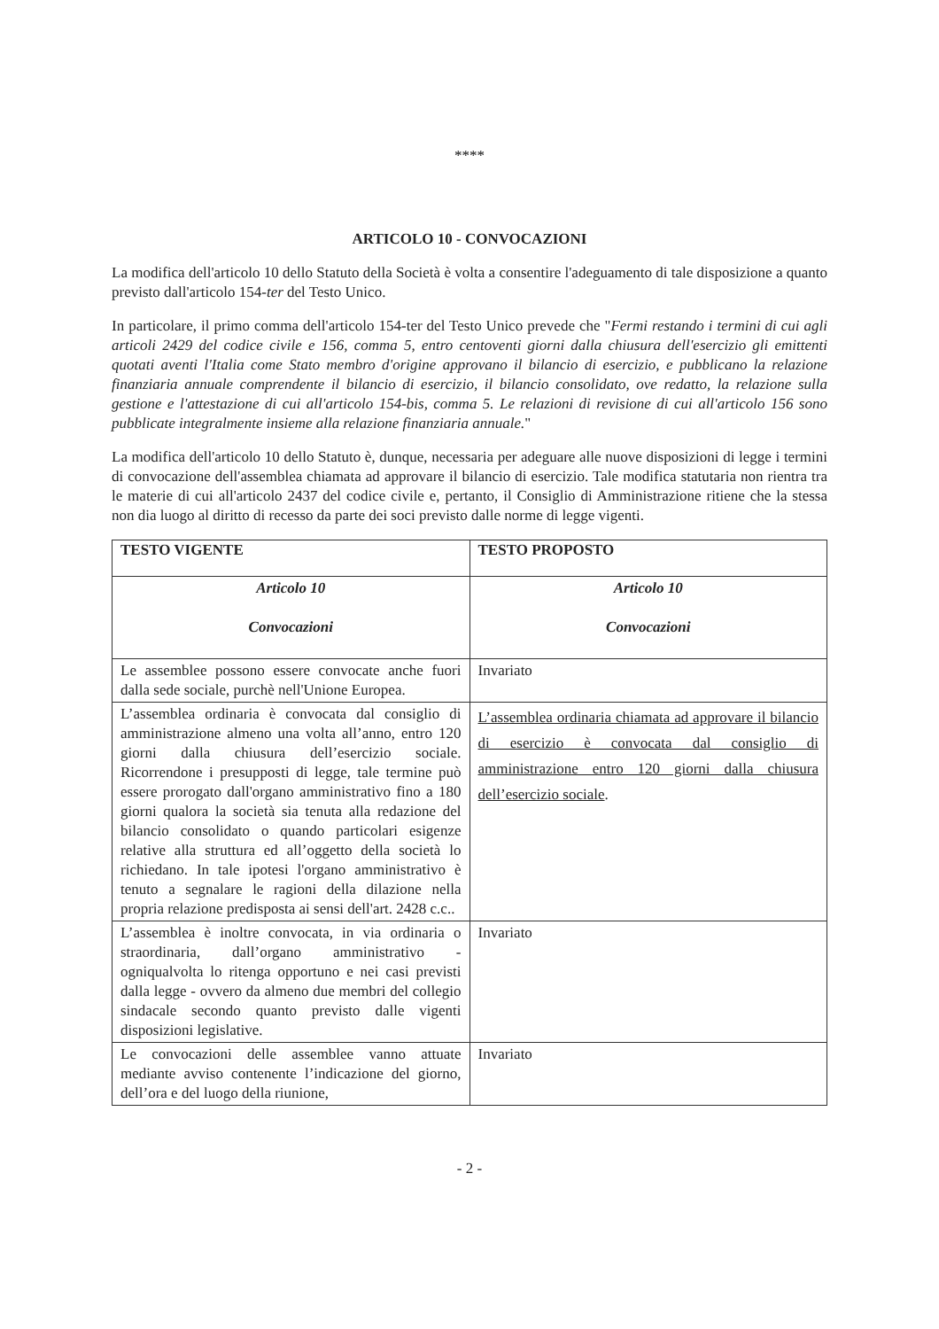****
ARTICOLO 10 - CONVOCAZIONI
La modifica dell'articolo 10 dello Statuto della Società è volta a consentire l'adeguamento di tale disposizione a quanto previsto dall'articolo 154-ter del Testo Unico.
In particolare, il primo comma dell'articolo 154-ter del Testo Unico prevede che "Fermi restando i termini di cui agli articoli 2429 del codice civile e 156, comma 5, entro centoventi giorni dalla chiusura dell'esercizio gli emittenti quotati aventi l'Italia come Stato membro d'origine approvano il bilancio di esercizio, e pubblicano la relazione finanziaria annuale comprendente il bilancio di esercizio, il bilancio consolidato, ove redatto, la relazione sulla gestione e l'attestazione di cui all'articolo 154-bis, comma 5. Le relazioni di revisione di cui all'articolo 156 sono pubblicate integralmente insieme alla relazione finanziaria annuale."
La modifica dell'articolo 10 dello Statuto è, dunque, necessaria per adeguare alle nuove disposizioni di legge i termini di convocazione dell'assemblea chiamata ad approvare il bilancio di esercizio. Tale modifica statutaria non rientra tra le materie di cui all'articolo 2437 del codice civile e, pertanto, il Consiglio di Amministrazione ritiene che la stessa non dia luogo al diritto di recesso da parte dei soci previsto dalle norme di legge vigenti.
| TESTO VIGENTE | TESTO PROPOSTO |
| --- | --- |
| Articolo 10 Convocazioni | Articolo 10 Convocazioni |
| Le assemblee possono essere convocate anche fuori dalla sede sociale, purchè nell'Unione Europea. | Invariato |
| L’assemblea ordinaria è convocata dal consiglio di amministrazione almeno una volta all’anno, entro 120 giorni dalla chiusura dell’esercizio sociale. Ricorrendone i presupposti di legge, tale termine può essere prorogato dall'organo amministrativo fino a 180 giorni qualora la società sia tenuta alla redazione del bilancio consolidato o quando particolari esigenze relative alla struttura ed all’oggetto della società lo richiedano. In tale ipotesi l'organo amministrativo è tenuto a segnalare le ragioni della dilazione nella propria relazione predisposta ai sensi dell'art. 2428 c.c.. | L’assemblea ordinaria chiamata ad approvare il bilancio di esercizio è convocata dal consiglio di amministrazione entro 120 giorni dalla chiusura dell’esercizio sociale . |
| L’assemblea è inoltre convocata, in via ordinaria o straordinaria, dall’organo amministrativo - ogniqualvolta lo ritenga opportuno e nei casi previsti dalla legge - ovvero da almeno due membri del collegio sindacale secondo quanto previsto dalle vigenti disposizioni legislative. | Invariato |
| Le convocazioni delle assemblee vanno attuate mediante avviso contenente l’indicazione del giorno, dell’ora e del luogo della riunione, | Invariato |
- 2 -